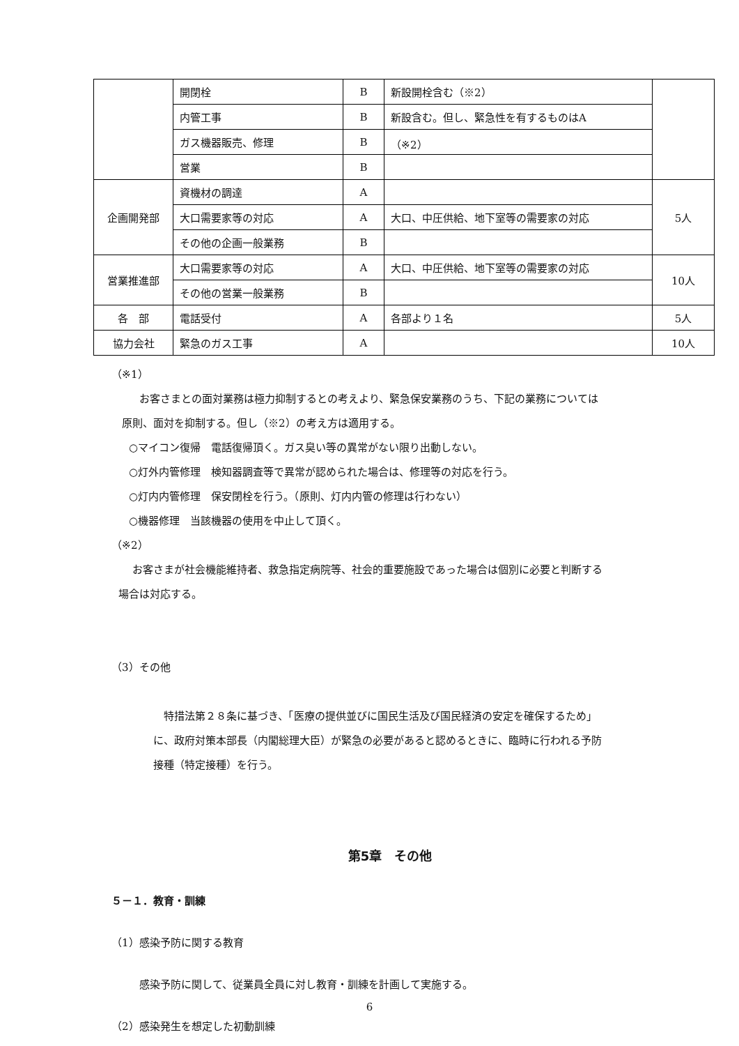| | 開閉栓 | B | 新設開栓含む（※2） | |
| | 内管工事 | B | 新設含む。但し、緊急性を有するものはA | |
| | ガス機器販売、修理 | B | （※2） | |
| | 営業 | B | | |
| 企画開発部 | 資機材の調達 | A | | 5人 |
| | 大口需要家等の対応 | A | 大口、中圧供給、地下室等の需要家の対応 | |
| | その他の企画一般業務 | B | | |
| 営業推進部 | 大口需要家等の対応 | A | 大口、中圧供給、地下室等の需要家の対応 | 10人 |
| | その他の営業一般業務 | B | | |
| 各 部 | 電話受付 | A | 各部より１名 | 5人 |
| 協力会社 | 緊急のガス工事 | A | | 10人 |
（※1）
お客さまとの面対業務は極力抑制するとの考えより、緊急保安業務のうち、下記の業務については
原則、面対を抑制する。但し（※2）の考え方は適用する。
○マイコン復帰　電話復帰頂く。ガス臭い等の異常がない限り出動しない。
○灯外内管修理　検知器調査等で異常が認められた場合は、修理等の対応を行う。
○灯内内管修理　保安閉栓を行う。（原則、灯内内管の修理は行わない）
○機器修理　当該機器の使用を中止して頂く。
（※2）
お客さまが社会機能維持者、救急指定病院等、社会的重要施設であった場合は個別に必要と判断する
場合は対応する。
（3）その他
　特措法第２８条に基づき、「医療の提供並びに国民生活及び国民経済の安定を確保するため」
に、政府対策本部長（内閣総理大臣）が緊急の必要があると認めるときに、臨時に行われる予防
接種（特定接種）を行う。
第5章　その他
５－１．教育・訓練
（1）感染予防に関する教育
感染予防に関して、従業員全員に対し教育・訓練を計画して実施する。
（2）感染発生を想定した初動訓練
6